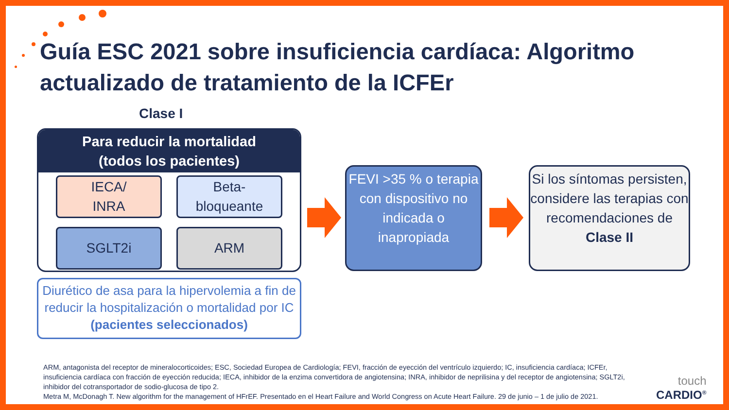Guía ESC 2021 sobre insuficiencia cardíaca: Algoritmo actualizado de tratamiento de la ICFEr
Clase I
Para reducir la mortalidad
(todos los pacientes)
IECA/
INRA
Beta-
bloqueante
SGLT2i
ARM
Diurético de asa para la hipervolemia a fin de reducir la hospitalización o mortalidad por IC (pacientes seleccionados)
FEVI >35 % o terapia con dispositivo no indicada o inapropiada
Si los síntomas persisten, considere las terapias con recomendaciones de Clase II
ARM, antagonista del receptor de mineralocorticoides; ESC, Sociedad Europea de Cardiología; FEVI, fracción de eyección del ventrículo izquierdo; IC, insuficiencia cardíaca; ICFEr, insuficiencia cardíaca con fracción de eyección reducida; IECA, inhibidor de la enzima convertidora de angiotensina; INRA, inhibidor de neprilisina y del receptor de angiotensina; SGLT2i, inhibidor del cotransportador de sodio-glucosa de tipo 2.
Metra M, McDonagh T. New algorithm for the management of HFrEF. Presentado en el Heart Failure and World Congress on Acute Heart Failure. 29 de junio – 1 de julio de 2021.
touch
CARDIO<sup>®</sup>